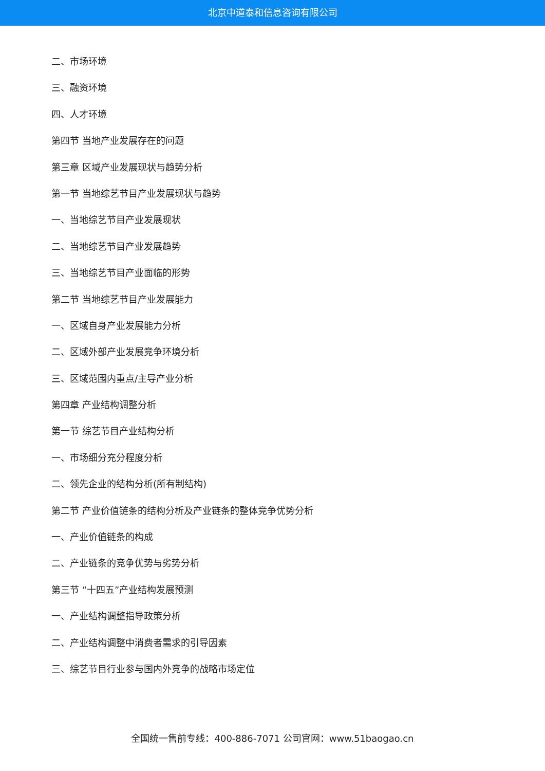北京中道泰和信息咨询有限公司
二、市场环境
三、融资环境
四、人才环境
第四节 当地产业发展存在的问题
第三章 区域产业发展现状与趋势分析
第一节 当地综艺节目产业发展现状与趋势
一、当地综艺节目产业发展现状
二、当地综艺节目产业发展趋势
三、当地综艺节目产业面临的形势
第二节 当地综艺节目产业发展能力
一、区域自身产业发展能力分析
二、区域外部产业发展竞争环境分析
三、区域范围内重点/主导产业分析
第四章 产业结构调整分析
第一节 综艺节目产业结构分析
一、市场细分充分程度分析
二、领先企业的结构分析(所有制结构)
第二节 产业价值链条的结构分析及产业链条的整体竞争优势分析
一、产业价值链条的构成
二、产业链条的竞争优势与劣势分析
第三节 “十四五”产业结构发展预测
一、产业结构调整指导政策分析
二、产业结构调整中消费者需求的引导因素
三、综艺节目行业参与国内外竞争的战略市场定位
全国统一售前专线：400-886-7071 公司官网：www.51baogao.cn